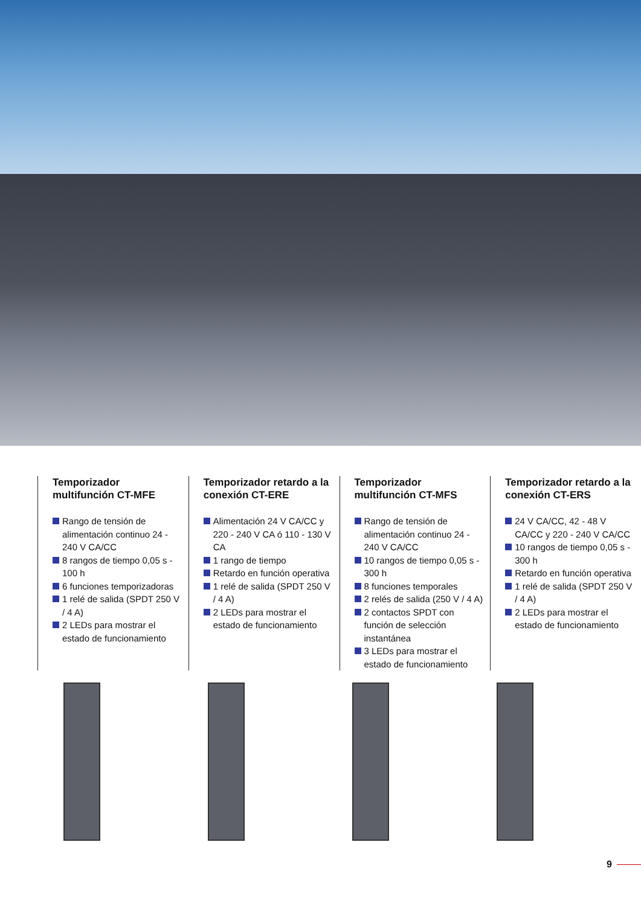Temporizador multifunción CT-MFE
Rango de tensión de alimentación continuo 24 - 240 V CA/CC
8 rangos de tiempo 0,05 s - 100 h
6 funciones temporizadoras
1 relé de salida (SPDT 250 V / 4 A)
2 LEDs para mostrar el estado de funcionamiento
Temporizador retardo a la conexión CT-ERE
Alimentación 24 V CA/CC y 220 - 240 V CA ó 110 - 130 V CA
1 rango de tiempo
Retardo en función operativa
1 relé de salida (SPDT 250 V / 4 A)
2 LEDs para mostrar el estado de funcionamiento
Temporizador multifunción CT-MFS
Rango de tensión de alimentación continuo 24 - 240 V CA/CC
10 rangos de tiempo 0,05 s - 300 h
8 funciones temporales
2 relés de salida (250 V / 4 A)
2 contactos SPDT con función de selección instantánea
3 LEDs para mostrar el estado de funcionamiento
Temporizador retardo a la conexión CT-ERS
24 V CA/CC, 42 - 48 V CA/CC y 220 - 240 V CA/CC
10 rangos de tiempo 0,05 s - 300 h
Retardo en función operativa
1 relé de salida (SPDT 250 V / 4 A)
2 LEDs para mostrar el estado de funcionamiento
9